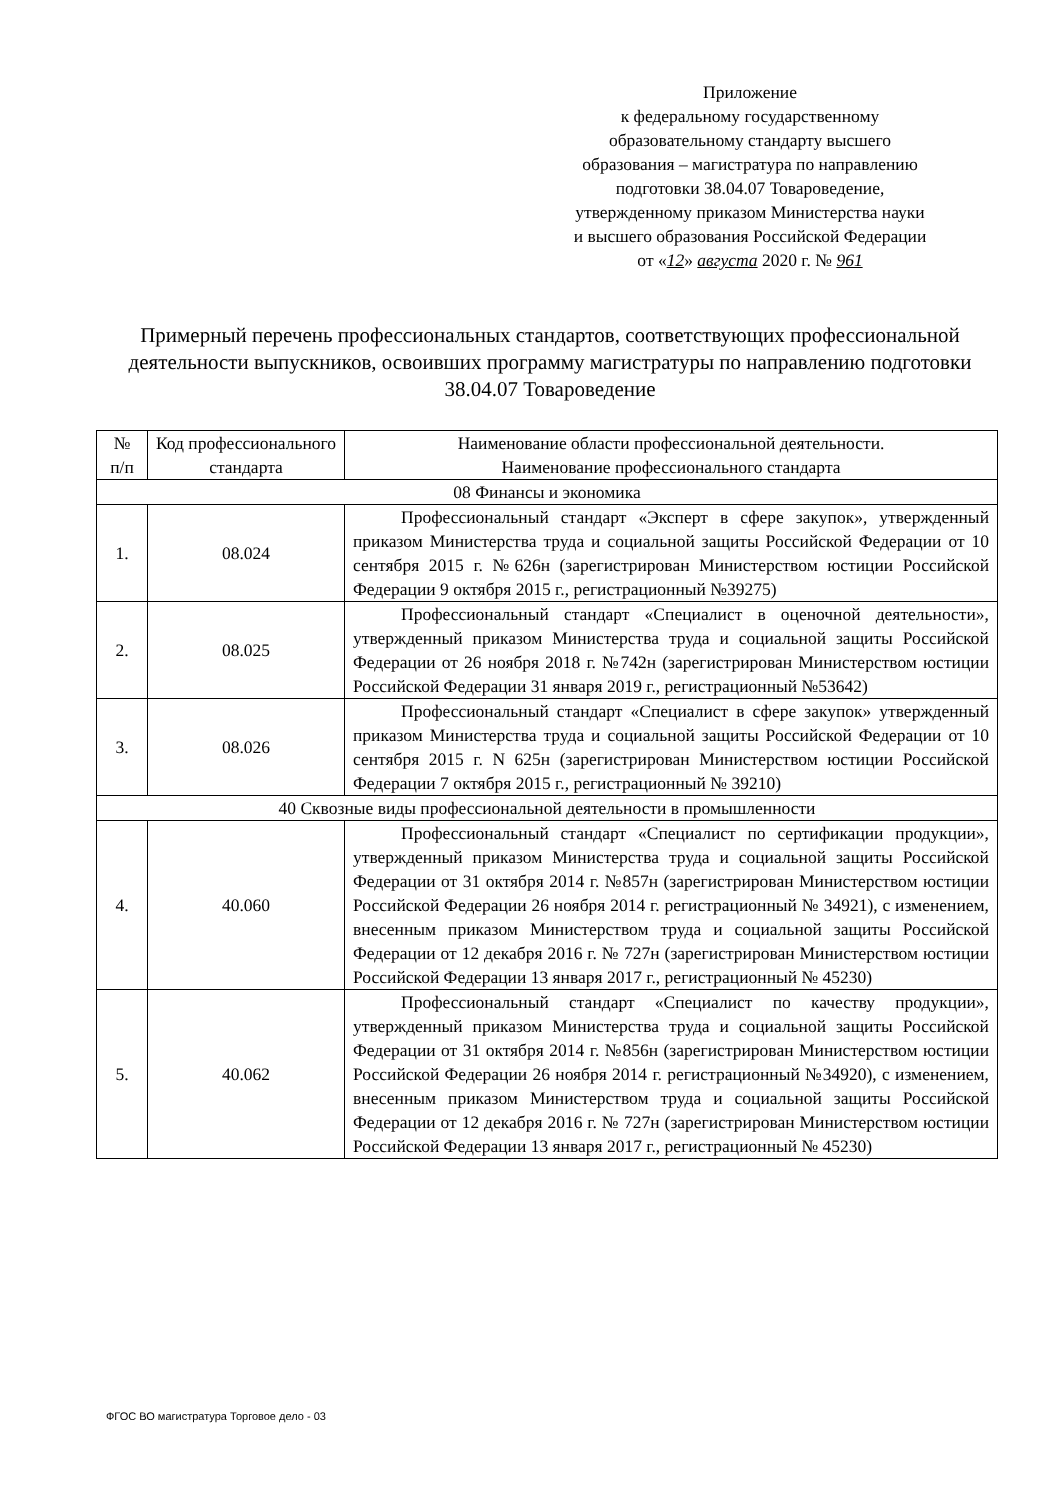Приложение
к федеральному государственному
образовательному стандарту высшего
образования – магистратура по направлению
подготовки 38.04.07 Товароведение,
утвержденному приказом Министерства науки
и высшего образования Российской Федерации
от «12» августа 2020 г. № 961
Примерный перечень профессиональных стандартов, соответствующих профессиональной деятельности выпускников, освоивших программу магистратуры по направлению подготовки 38.04.07 Товароведение
| № п/п | Код профессионального стандарта | Наименование области профессиональной деятельности. Наименование профессионального стандарта |
| --- | --- | --- |
| 08 Финансы и экономика | | |
| 1. | 08.024 | Профессиональный стандарт «Эксперт в сфере закупок», утвержденный приказом Министерства труда и социальной защиты Российской Федерации от 10 сентября 2015 г. №626н (зарегистрирован Министерством юстиции Российской Федерации 9 октября 2015 г., регистрационный №39275) |
| 2. | 08.025 | Профессиональный стандарт «Специалист в оценочной деятельности», утвержденный приказом Министерства труда и социальной защиты Российской Федерации от 26 ноября 2018 г. №742н (зарегистрирован Министерством юстиции Российской Федерации 31 января 2019 г., регистрационный №53642) |
| 3. | 08.026 | Профессиональный стандарт «Специалист в сфере закупок» утвержденный приказом Министерства труда и социальной защиты Российской Федерации от 10 сентября 2015 г. N 625н (зарегистрирован Министерством юстиции Российской Федерации 7 октября 2015 г., регистрационный № 39210) |
| 40 Сквозные виды профессиональной деятельности в промышленности | | |
| 4. | 40.060 | Профессиональный стандарт «Специалист по сертификации продукции», утвержденный приказом Министерства труда и социальной защиты Российской Федерации от 31 октября 2014 г. №857н (зарегистрирован Министерством юстиции Российской Федерации 26 ноября 2014 г. регистрационный № 34921), с изменением, внесенным приказом Министерством труда и социальной защиты Российской Федерации от 12 декабря 2016 г. № 727н (зарегистрирован Министерством юстиции Российской Федерации 13 января 2017 г., регистрационный № 45230) |
| 5. | 40.062 | Профессиональный стандарт «Специалист по качеству продукции», утвержденный приказом Министерства труда и социальной защиты Российской Федерации от 31 октября 2014 г. №856н (зарегистрирован Министерством юстиции Российской Федерации 26 ноября 2014 г. регистрационный №34920), с изменением, внесенным приказом Министерством труда и социальной защиты Российской Федерации от 12 декабря 2016 г. № 727н (зарегистрирован Министерством юстиции Российской Федерации 13 января 2017 г., регистрационный № 45230) |
ФГОС ВО магистратура Торговое дело - 03